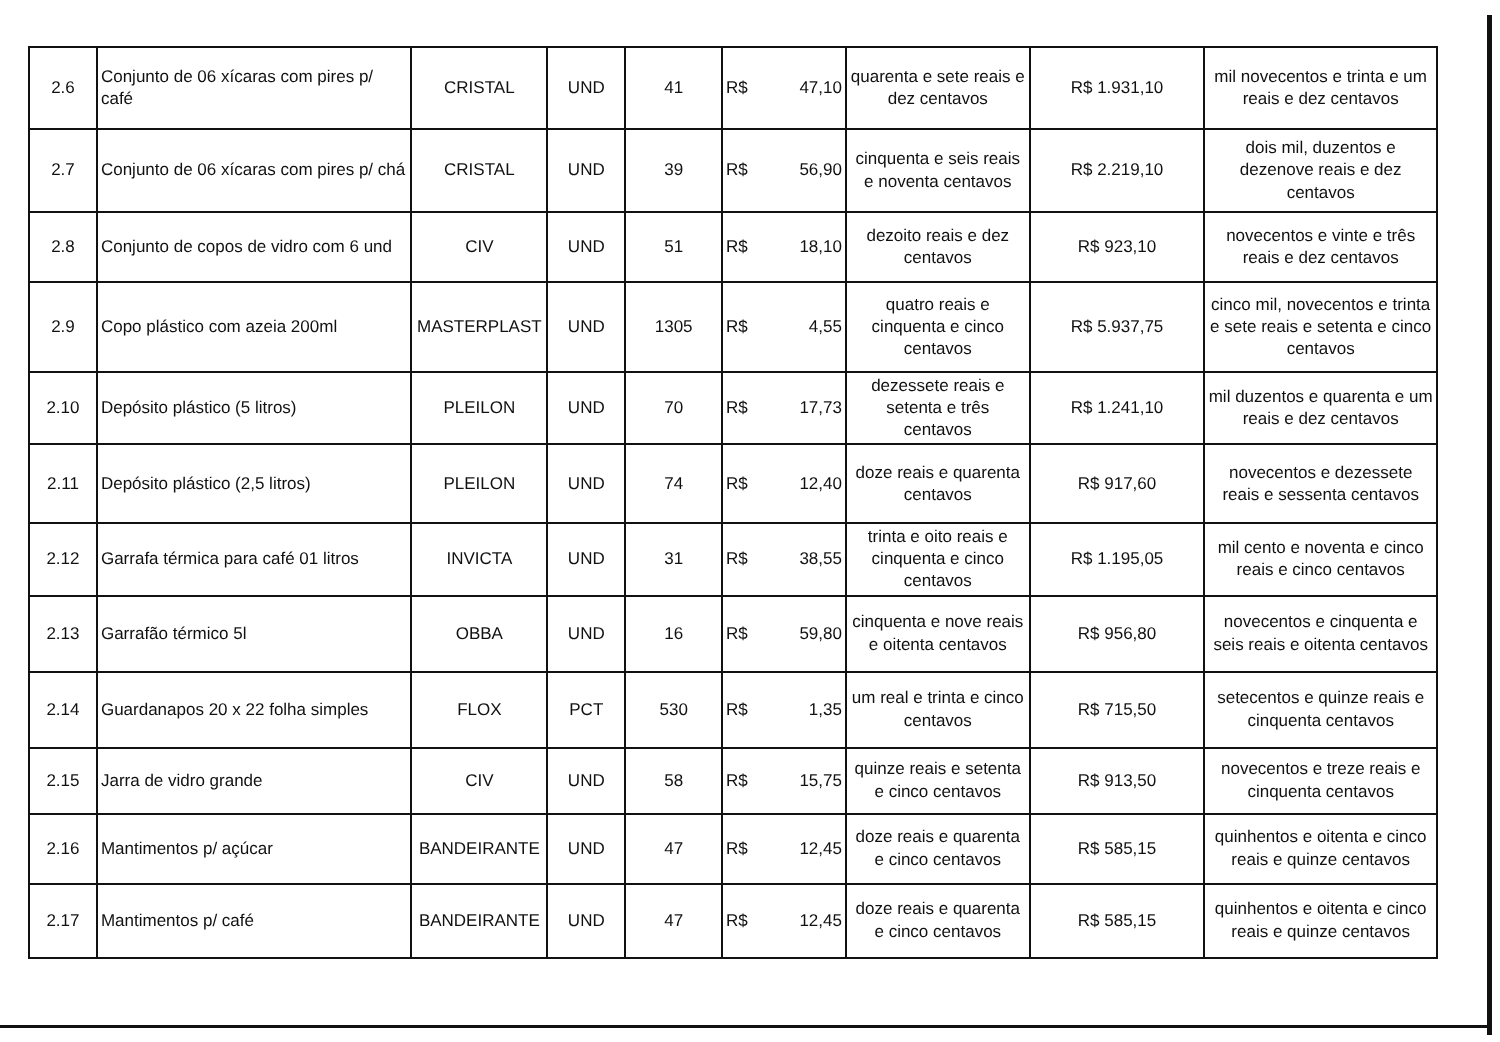| 2.6 | Conjunto de 06 xícaras com pires p/ café | CRISTAL | UND | 41 | R$ 47,10 | quarenta e sete reais e dez centavos | R$ 1.931,10 | mil novecentos e trinta e um reais e dez centavos |
| 2.7 | Conjunto de 06 xícaras com pires p/ chá | CRISTAL | UND | 39 | R$ 56,90 | cinquenta e seis reais e noventa centavos | R$ 2.219,10 | dois mil, duzentos e dezenove reais e dez centavos |
| 2.8 | Conjunto de copos de vidro com 6 und | CIV | UND | 51 | R$ 18,10 | dezoito reais e dez centavos | R$ 923,10 | novecentos e vinte e três reais e dez centavos |
| 2.9 | Copo plástico com azeia 200ml | MASTERPLAST | UND | 1305 | R$ 4,55 | quatro reais e cinquenta e cinco centavos | R$ 5.937,75 | cinco mil, novecentos e trinta e sete reais e setenta e cinco centavos |
| 2.10 | Depósito plástico (5 litros) | PLEILON | UND | 70 | R$ 17,73 | dezessete reais e setenta e três centavos | R$ 1.241,10 | mil duzentos e quarenta e um reais e dez centavos |
| 2.11 | Depósito plástico (2,5 litros) | PLEILON | UND | 74 | R$ 12,40 | doze reais e quarenta centavos | R$ 917,60 | novecentos e dezessete reais e sessenta centavos |
| 2.12 | Garrafa térmica para café 01 litros | INVICTA | UND | 31 | R$ 38,55 | trinta e oito reais e cinquenta e cinco centavos | R$ 1.195,05 | mil cento e noventa e cinco reais e cinco centavos |
| 2.13 | Garrafão térmico 5l | OBBA | UND | 16 | R$ 59,80 | cinquenta e nove reais e oitenta centavos | R$ 956,80 | novecentos e cinquenta e seis reais e oitenta centavos |
| 2.14 | Guardanapos 20 x 22 folha simples | FLOX | PCT | 530 | R$ 1,35 | um real e trinta e cinco centavos | R$ 715,50 | setecentos e quinze reais e cinquenta centavos |
| 2.15 | Jarra de vidro grande | CIV | UND | 58 | R$ 15,75 | quinze reais e setenta e cinco centavos | R$ 913,50 | novecentos e treze reais e cinquenta centavos |
| 2.16 | Mantimentos p/ açúcar | BANDEIRANTE | UND | 47 | R$ 12,45 | doze reais e quarenta e cinco centavos | R$ 585,15 | quinhentos e oitenta e cinco reais e quinze centavos |
| 2.17 | Mantimentos p/ café | BANDEIRANTE | UND | 47 | R$ 12,45 | doze reais e quarenta e cinco centavos | R$ 585,15 | quinhentos e oitenta e cinco reais e quinze centavos |